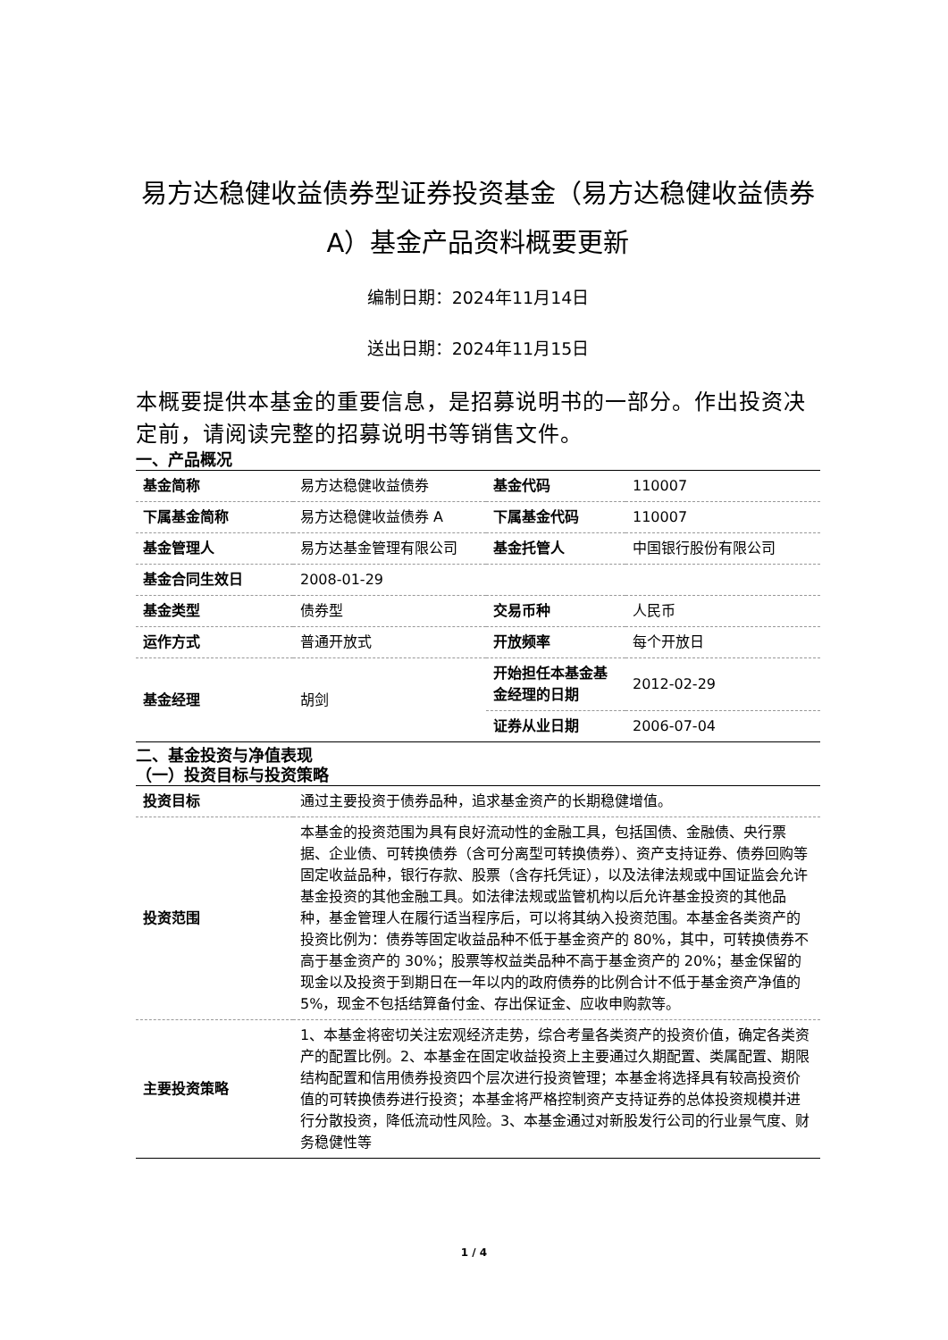易方达稳健收益债券型证券投资基金（易方达稳健收益债券A）基金产品资料概要更新
编制日期：2024年11月14日
送出日期：2024年11月15日
本概要提供本基金的重要信息，是招募说明书的一部分。作出投资决定前，请阅读完整的招募说明书等销售文件。
一、产品概况
| 基金简称 | 易方达稳健收益债券 | 基金代码 | 110007 |
| 下属基金简称 | 易方达稳健收益债券 A | 下属基金代码 | 110007 |
| 基金管理人 | 易方达基金管理有限公司 | 基金托管人 | 中国银行股份有限公司 |
| 基金合同生效日 | 2008-01-29 | | |
| 基金类型 | 债券型 | 交易币种 | 人民币 |
| 运作方式 | 普通开放式 | 开放频率 | 每个开放日 |
| 基金经理 | 胡剑 | 开始担任本基金基金经理的日期 | 2012-02-29 |
| | | 证券从业日期 | 2006-07-04 |
二、基金投资与净值表现
（一）投资目标与投资策略
| 投资目标 | 通过主要投资于债券品种，追求基金资产的长期稳健增值。 |
| 投资范围 | 本基金的投资范围为具有良好流动性的金融工具，包括国债、金融债、央行票据、企业债、可转换债券（含可分离型可转换债券）、资产支持证券、债券回购等固定收益品种，银行存款、股票（含存托凭证），以及法律法规或中国证监会允许基金投资的其他金融工具。如法律法规或监管机构以后允许基金投资的其他品种，基金管理人在履行适当程序后，可以将其纳入投资范围。本基金各类资产的投资比例为：债券等固定收益品种不低于基金资产的 80%，其中，可转换债券不高于基金资产的 30%；股票等权益类品种不高于基金资产的 20%；基金保留的现金以及投资于到期日在一年以内的政府债券的比例合计不低于基金资产净值的5%，现金不包括结算备付金、存出保证金、应收申购款等。 |
| 主要投资策略 | 1、本基金将密切关注宏观经济走势，综合考量各类资产的投资价值，确定各类资产的配置比例。2、本基金在固定收益投资上主要通过久期配置、类属配置、期限结构配置和信用债券投资四个层次进行投资管理；本基金将选择具有较高投资价值的可转换债券进行投资；本基金将严格控制资产支持证券的总体投资规模并进行分散投资，降低流动性风险。3、本基金通过对新股发行公司的行业景气度、财务稳健性等 |
1 / 4